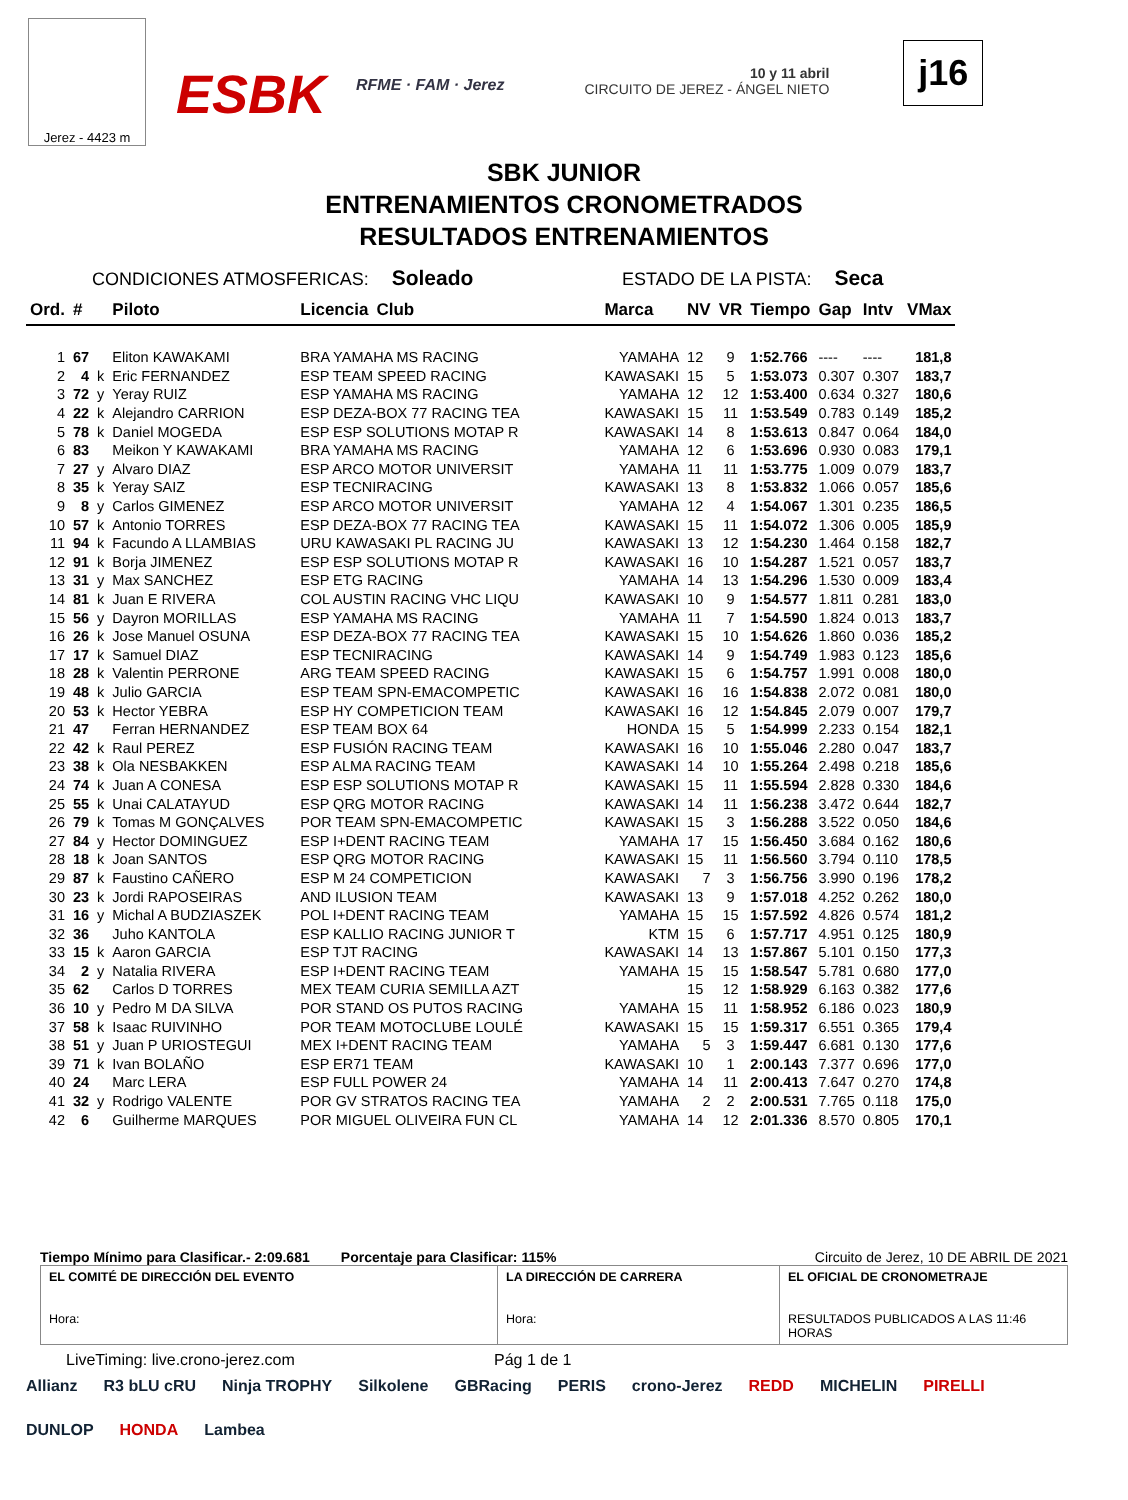Jerez - 4423 m
ESBK
RFME · FAM · Jerez
10 y 11 abril
CIRCUITO DE JEREZ - ÁNGEL NIETO
j16
SBK JUNIOR
ENTRENAMIENTOS CRONOMETRADOS
RESULTADOS ENTRENAMIENTOS
CONDICIONES ATMOSFERICAS: Soleado ESTADO DE LA PISTA: Seca
| Ord. | # | | Piloto | Licencia | Club | Marca | NV | VR | Tiempo | Gap | Intv | VMax |
| --- | --- | --- | --- | --- | --- | --- | --- | --- | --- | --- | --- | --- |
| 1 | 67 | | Eliton KAWAKAMI | BRA YAMAHA MS RACING | | YAMAHA | 12 | 9 | 1:52.766 | ---- | ---- | 181,8 |
| 2 | 4 | k | Eric FERNANDEZ | ESP TEAM SPEED RACING | | KAWASAKI | 15 | 5 | 1:53.073 | 0.307 | 0.307 | 183,7 |
| 3 | 72 | y | Yeray RUIZ | ESP YAMAHA MS RACING | | YAMAHA | 12 | 12 | 1:53.400 | 0.634 | 0.327 | 180,6 |
| 4 | 22 | k | Alejandro CARRION | ESP DEZA-BOX 77 RACING TEA | | KAWASAKI | 15 | 11 | 1:53.549 | 0.783 | 0.149 | 185,2 |
| 5 | 78 | k | Daniel MOGEDA | ESP ESP SOLUTIONS MOTAP R | | KAWASAKI | 14 | 8 | 1:53.613 | 0.847 | 0.064 | 184,0 |
| 6 | 83 | | Meikon Y KAWAKAMI | BRA YAMAHA MS RACING | | YAMAHA | 12 | 6 | 1:53.696 | 0.930 | 0.083 | 179,1 |
| 7 | 27 | y | Alvaro DIAZ | ESP ARCO MOTOR UNIVERSIT | | YAMAHA | 11 | 11 | 1:53.775 | 1.009 | 0.079 | 183,7 |
| 8 | 35 | k | Yeray SAIZ | ESP TECNIRACING | | KAWASAKI | 13 | 8 | 1:53.832 | 1.066 | 0.057 | 185,6 |
| 9 | 8 | y | Carlos GIMENEZ | ESP ARCO MOTOR UNIVERSIT | | YAMAHA | 12 | 4 | 1:54.067 | 1.301 | 0.235 | 186,5 |
| 10 | 57 | k | Antonio TORRES | ESP DEZA-BOX 77 RACING TEA | | KAWASAKI | 15 | 11 | 1:54.072 | 1.306 | 0.005 | 185,9 |
| 11 | 94 | k | Facundo A LLAMBIAS | URU KAWASAKI PL RACING JU | | KAWASAKI | 13 | 12 | 1:54.230 | 1.464 | 0.158 | 182,7 |
| 12 | 91 | k | Borja JIMENEZ | ESP ESP SOLUTIONS MOTAP R | | KAWASAKI | 16 | 10 | 1:54.287 | 1.521 | 0.057 | 183,7 |
| 13 | 31 | y | Max SANCHEZ | ESP ETG RACING | | YAMAHA | 14 | 13 | 1:54.296 | 1.530 | 0.009 | 183,4 |
| 14 | 81 | k | Juan E RIVERA | COL AUSTIN RACING VHC LIQU | | KAWASAKI | 10 | 9 | 1:54.577 | 1.811 | 0.281 | 183,0 |
| 15 | 56 | y | Dayron MORILLAS | ESP YAMAHA MS RACING | | YAMAHA | 11 | 7 | 1:54.590 | 1.824 | 0.013 | 183,7 |
| 16 | 26 | k | Jose Manuel OSUNA | ESP DEZA-BOX 77 RACING TEA | | KAWASAKI | 15 | 10 | 1:54.626 | 1.860 | 0.036 | 185,2 |
| 17 | 17 | k | Samuel DIAZ | ESP TECNIRACING | | KAWASAKI | 14 | 9 | 1:54.749 | 1.983 | 0.123 | 185,6 |
| 18 | 28 | k | Valentin PERRONE | ARG TEAM SPEED RACING | | KAWASAKI | 15 | 6 | 1:54.757 | 1.991 | 0.008 | 180,0 |
| 19 | 48 | k | Julio GARCIA | ESP TEAM SPN-EMACOMPETIC | | KAWASAKI | 16 | 16 | 1:54.838 | 2.072 | 0.081 | 180,0 |
| 20 | 53 | k | Hector YEBRA | ESP HY COMPETICION TEAM | | KAWASAKI | 16 | 12 | 1:54.845 | 2.079 | 0.007 | 179,7 |
| 21 | 47 | | Ferran HERNANDEZ | ESP TEAM BOX 64 | | HONDA | 15 | 5 | 1:54.999 | 2.233 | 0.154 | 182,1 |
| 22 | 42 | k | Raul PEREZ | ESP FUSIÓN RACING TEAM | | KAWASAKI | 16 | 10 | 1:55.046 | 2.280 | 0.047 | 183,7 |
| 23 | 38 | k | Ola NESBAKKEN | ESP ALMA RACING TEAM | | KAWASAKI | 14 | 10 | 1:55.264 | 2.498 | 0.218 | 185,6 |
| 24 | 74 | k | Juan A CONESA | ESP ESP SOLUTIONS MOTAP R | | KAWASAKI | 15 | 11 | 1:55.594 | 2.828 | 0.330 | 184,6 |
| 25 | 55 | k | Unai CALATAYUD | ESP QRG MOTOR RACING | | KAWASAKI | 14 | 11 | 1:56.238 | 3.472 | 0.644 | 182,7 |
| 26 | 79 | k | Tomas M GONÇALVES | POR TEAM SPN-EMACOMPETIC | | KAWASAKI | 15 | 3 | 1:56.288 | 3.522 | 0.050 | 184,6 |
| 27 | 84 | y | Hector DOMINGUEZ | ESP I+DENT RACING TEAM | | YAMAHA | 17 | 15 | 1:56.450 | 3.684 | 0.162 | 180,6 |
| 28 | 18 | k | Joan SANTOS | ESP QRG MOTOR RACING | | KAWASAKI | 15 | 11 | 1:56.560 | 3.794 | 0.110 | 178,5 |
| 29 | 87 | k | Faustino CAÑERO | ESP M 24 COMPETICION | | KAWASAKI | 7 | 3 | 1:56.756 | 3.990 | 0.196 | 178,2 |
| 30 | 23 | k | Jordi RAPOSEIRAS | AND ILUSION TEAM | | KAWASAKI | 13 | 9 | 1:57.018 | 4.252 | 0.262 | 180,0 |
| 31 | 16 | y | Michal A BUDZIASZEK | POL I+DENT RACING TEAM | | YAMAHA | 15 | 15 | 1:57.592 | 4.826 | 0.574 | 181,2 |
| 32 | 36 | | Juho KANTOLA | ESP KALLIO RACING JUNIOR T | | KTM | 15 | 6 | 1:57.717 | 4.951 | 0.125 | 180,9 |
| 33 | 15 | k | Aaron GARCIA | ESP TJT RACING | | KAWASAKI | 14 | 13 | 1:57.867 | 5.101 | 0.150 | 177,3 |
| 34 | 2 | y | Natalia RIVERA | ESP I+DENT RACING TEAM | | YAMAHA | 15 | 15 | 1:58.547 | 5.781 | 0.680 | 177,0 |
| 35 | 62 | | Carlos D TORRES | MEX TEAM CURIA SEMILLA AZT | | | 15 | 12 | 1:58.929 | 6.163 | 0.382 | 177,6 |
| 36 | 10 | y | Pedro M DA SILVA | POR STAND OS PUTOS RACING | | YAMAHA | 15 | 11 | 1:58.952 | 6.186 | 0.023 | 180,9 |
| 37 | 58 | k | Isaac RUIVINHO | POR TEAM MOTOCLUBE LOULÉ | | KAWASAKI | 15 | 15 | 1:59.317 | 6.551 | 0.365 | 179,4 |
| 38 | 51 | y | Juan P URIOSTEGUI | MEX I+DENT RACING TEAM | | YAMAHA | 5 | 3 | 1:59.447 | 6.681 | 0.130 | 177,6 |
| 39 | 71 | k | Ivan BOLAÑO | ESP ER71 TEAM | | KAWASAKI | 10 | 1 | 2:00.143 | 7.377 | 0.696 | 177,0 |
| 40 | 24 | | Marc LERA | ESP FULL POWER 24 | | YAMAHA | 14 | 11 | 2:00.413 | 7.647 | 0.270 | 174,8 |
| 41 | 32 | y | Rodrigo VALENTE | POR GV STRATOS RACING TEA | | YAMAHA | 2 | 2 | 2:00.531 | 7.765 | 0.118 | 175,0 |
| 42 | 6 | | Guilherme MARQUES | POR MIGUEL OLIVEIRA FUN CL | | YAMAHA | 14 | 12 | 2:01.336 | 8.570 | 0.805 | 170,1 |
Tiempo Mínimo para Clasificar.- 2:09.681 Porcentaje para Clasificar: 115% Circuito de Jerez, 10 DE ABRIL DE 2021
| EL COMITÉ DE DIRECCIÓN DEL EVENTO Hora: | LA DIRECCIÓN DE CARRERA Hora: | EL OFICIAL DE CRONOMETRAJE RESULTADOS PUBLICADOS A LAS 11:46 HORAS |
LiveTiming: live.crono-jerez.com Pág 1 de 1
Allianz R3 bLU cRU Ninja TROPHY Silkolene GBRacing PERIS crono-Jerez REDD MICHELIN PIRELLI DUNLOP HONDA Lambea